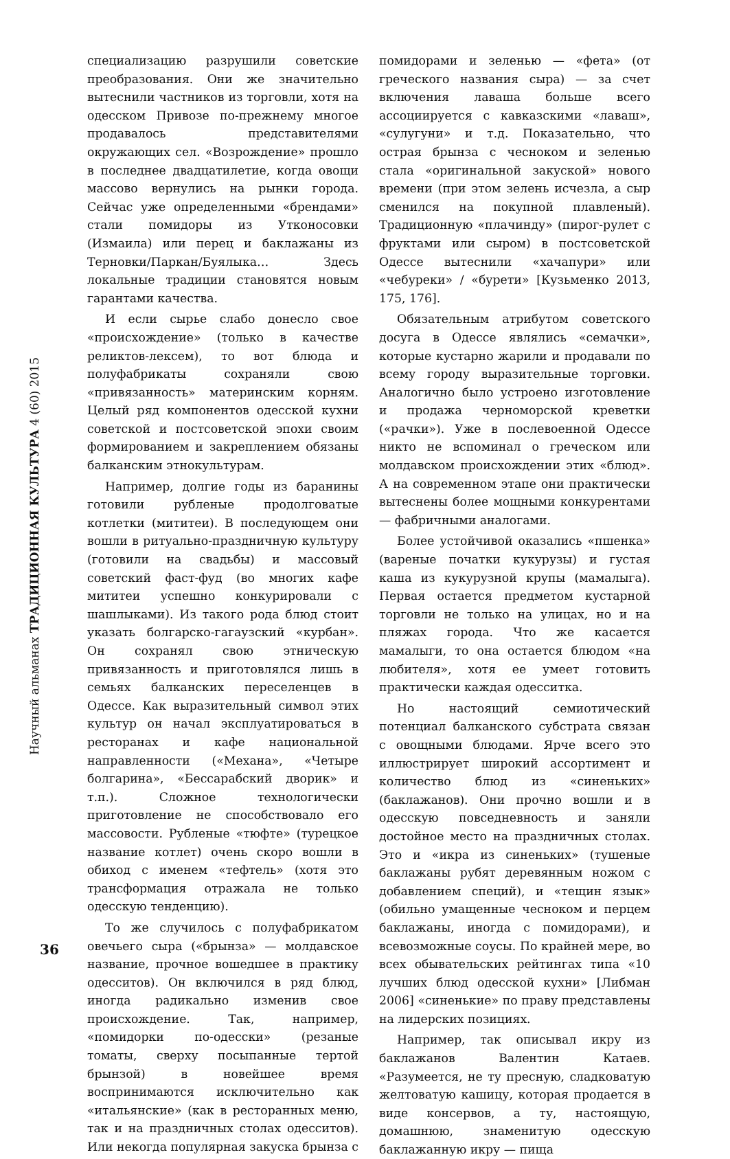Научный альманах ТРАДИЦИОННАЯ КУЛЬТУРА 4 (60) 2015
36
специализацию разрушили советские преобразования. Они же значительно вытеснили частников из торговли, хотя на одесском Привозе по-прежнему многое продавалось представителями окружающих сел. «Возрождение» прошло в последнее двадцатилетие, когда овощи массово вернулись на рынки города. Сейчас уже определенными «брендами» стали помидоры из Утконосовки (Измаила) или перец и баклажаны из Терновки/Паркан/Буялыка… Здесь локальные традиции становятся новым гарантами качества.
И если сырье слабо донесло свое «происхождение» (только в качестве реликтов-лексем), то вот блюда и полуфабрикаты сохраняли свою «привязанность» материнским корням. Целый ряд компонентов одесской кухни советской и постсоветской эпохи своим формированием и закреплением обязаны балканским этнокультурам.
Например, долгие годы из баранины готовили рубленые продолговатые котлетки (мититеи). В последующем они вошли в ритуально-праздничную культуру (готовили на свадьбы) и массовый советский фаст-фуд (во многих кафе мититеи успешно конкурировали с шашлыками). Из такого рода блюд стоит указать болгарско-гагаузский «курбан». Он сохранял свою этническую привязанность и приготовлялся лишь в семьях балканских переселенцев в Одессе. Как выразительный символ этих культур он начал эксплуатироваться в ресторанах и кафе национальной направленности («Механа», «Четыре болгарина», «Бессарабский дворик» и т.п.). Сложное технологически приготовление не способствовало его массовости. Рубленые «тюфте» (турецкое название котлет) очень скоро вошли в обиход с именем «тефтель» (хотя это трансформация отражала не только одесскую тенденцию).
То же случилось с полуфабрикатом овечьего сыра («брынза» — молдавское название, прочное вошедшее в практику одесситов). Он включился в ряд блюд, иногда радикально изменив свое происхождение. Так, например, «помидорки по-одесски» (резаные томаты, сверху посыпанные тертой брынзой) в новейшее время воспринимаются исключительно как «итальянские» (как в ресторанных меню, так и на праздничных столах одесситов). Или некогда популярная закуска брынза с помидорами и зеленью — «фета» (от греческого названия сыра) — за счет включения лаваша больше всего ассоциируется с кавказскими «лаваш», «сулугуни» и т.д. Показательно, что острая брынза с чесноком и зеленью стала «оригинальной закуской» нового времени (при этом зелень исчезла, а сыр сменился на покупной плавленый). Традиционную «плачинду» (пирог-рулет с фруктами или сыром) в постсоветской Одессе вытеснили «хачапури» или «чебуреки» / «бурети» [Кузьменко 2013, 175, 176].
Обязательным атрибутом советского досуга в Одессе являлись «семачки», которые кустарно жарили и продавали по всему городу выразительные торговки. Аналогично было устроено изготовление и продажа черноморской креветки («рачки»). Уже в послевоенной Одессе никто не вспоминал о греческом или молдавском происхождении этих «блюд». А на современном этапе они практически вытеснены более мощными конкурентами — фабричными аналогами.
Более устойчивой оказались «пшенка» (вареные початки кукурузы) и густая каша из кукурузной крупы (мамалыга). Первая остается предметом кустарной торговли не только на улицах, но и на пляжах города. Что же касается мамалыги, то она остается блюдом «на любителя», хотя ее умеет готовить практически каждая одесситка.
Но настоящий семиотический потенциал балканского субстрата связан с овощными блюдами. Ярче всего это иллюстрирует широкий ассортимент и количество блюд из «синеньких» (баклажанов). Они прочно вошли и в одесскую повседневность и заняли достойное место на праздничных столах. Это и «икра из синеньких» (тушеные баклажаны рубят деревянным ножом с добавлением специй), и «тещин язык» (обильно умащенные чесноком и перцем баклажаны, иногда с помидорами), и всевозможные соусы. По крайней мере, во всех обывательских рейтингах типа «10 лучших блюд одесской кухни» [Либман 2006] «синенькие» по праву представлены на лидерских позициях.
Например, так описывал икру из баклажанов Валентин Катаев. «Разумеется, не ту пресную, сладковатую желтоватую кашицу, которая продается в виде консервов, а ту, настоящую, домашнюю, знаменитую одесскую баклажанную икру — пища